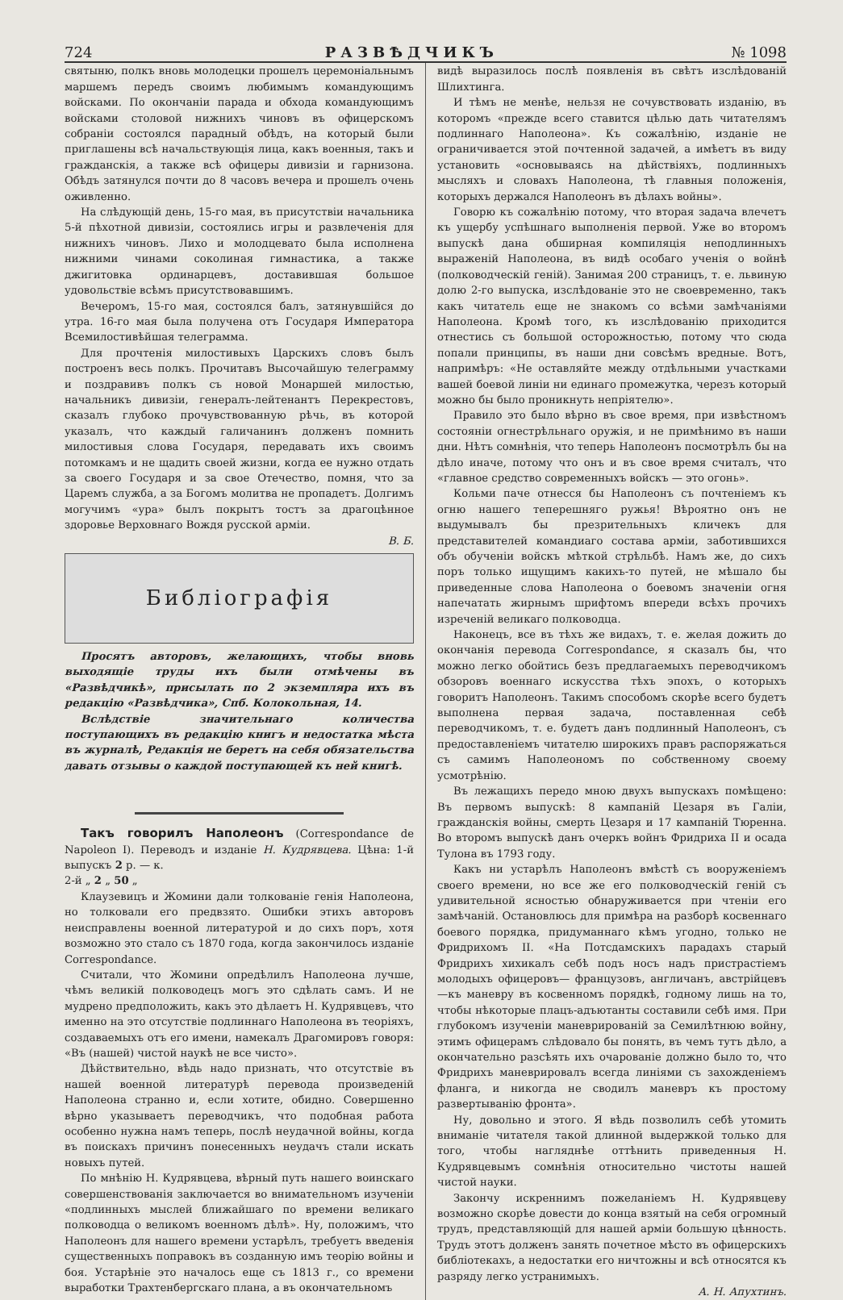724 РАЗВѢДЧИКЪ № 1098
святыню, полкъ вновь молодецки прошелъ церемоніальнымъ маршемъ передъ своимъ любимымъ командующимъ войсками. По окончаніи парада и обхода командующимъ войсками столовой нижнихъ чиновъ въ офицерскомъ собраніи состоялся парадный обѣдъ, на который были приглашены всѣ начальствующія лица, какъ военныя, такъ и гражданскія, а также всѣ офицеры дивизіи и гарнизона. Обѣдъ затянулся почти до 8 часовъ вечера и прошелъ очень оживленно.
На слѣдующій день, 15-го мая, въ присутствіи начальника 5-й пѣхотной дивизіи, состоялись игры и развлеченія для нижнихъ чиновъ. Лихо и молодцевато была исполнена нижними чинами соколиная гимнастика, а также джигитовка ординарцевъ, доставившая большое удовольствіе всѣмъ присутствовавшимъ.
Вечеромъ, 15-го мая, состоялся балъ, затянувшійся до утра. 16-го мая была получена отъ Государя Императора Всемилостивѣйшая телеграмма.
Для прочтенія милостивыхъ Царскихъ словъ былъ построенъ весь полкъ. Прочитавъ Высочайшую телеграмму и поздравивъ полкъ съ новой Монаршей милостью, начальникъ дивизіи, генералъ-лейтенантъ Перекрестовъ, сказалъ глубоко прочувствованную рѣчь, въ которой указалъ, что каждый галичанинъ долженъ помнить милостивыя слова Государя, передавать ихъ своимъ потомкамъ и не щадить своей жизни, когда ее нужно отдать за своего Государя и за свое Отечество, помня, что за Царемъ служба, а за Богомъ молитва не пропадетъ. Долгимъ могучимъ «ура» былъ покрытъ тостъ за драгоцѣнное здоровье Верховнаго Вождя русской арміи.
В. Б.
Библіографія
Просятъ авторовъ, желающихъ, чтобы вновь выходящіе труды ихъ были отмѣчены въ «Развѣдчикѣ», присылать по 2 экземпляра ихъ въ редакцію «Развѣдчика», Спб. Колокольная, 14.
Вслѣдствіе значительнаго количества поступающихъ въ редакцію книгъ и недостатка мѣста въ журналѣ, Редакція не беретъ на себя обязательства давать отзывы о каждой поступающей къ ней книгѣ.
Такъ говорилъ Наполеонъ (Correspondance de Napoleon I). Переводъ и изданіе Н. Кудрявцева. Цѣна: 1-й выпускъ 2 р. — к.
2-й „ 2 „ 50 „
Клаузевицъ и Жомини дали толкованіе генія Наполеона, но толковали его предвзято. Ошибки этихъ авторовъ неисправлены военной литературой и до сихъ поръ, хотя возможно это стало съ 1870 года, когда закончилось изданіе Correspondance.
Считали, что Жомини опредѣлилъ Наполеона лучше, чѣмъ великій полководецъ могъ это сдѣлать самъ. И не мудрено предположить, какъ это дѣлаетъ Н. Кудрявцевъ, что именно на это отсутствіе подлиннаго Наполеона въ теоріяхъ, создаваемыхъ отъ его имени, намекалъ Драгомировъ говоря: «Въ (нашей) чистой наукѣ не все чисто».
Дѣйствительно, вѣдь надо признать, что отсутствіе въ нашей военной литературѣ перевода произведеній Наполеона странно и, если хотите, обидно. Совершенно вѣрно указываетъ переводчикъ, что подобная работа особенно нужна намъ теперь, послѣ неудачной войны, когда въ поискахъ причинъ понесенныхъ неудачъ стали искать новыхъ путей.
По мнѣнію Н. Кудрявцева, вѣрный путь нашего воинскаго совершенствованія заключается во внимательномъ изученіи «подлинныхъ мыслей ближайшаго по времени великаго полководца о великомъ военномъ дѣлѣ». Ну, положимъ, что Наполеонъ для нашего времени устарѣлъ, требуетъ введенія существенныхъ поправокъ въ созданную имъ теорію войны и боя. Устарѣніе это началось еще съ 1813 г., со времени выработки Трахтенбергскаго плана, а въ окончательномъ
видѣ выразилось послѣ появленія въ свѣтъ изслѣдованій Шлихтинга.
И тѣмъ не менѣе, нельзя не сочувствовать изданію, въ которомъ «прежде всего ставится цѣлью дать читателямъ подлиннаго Наполеона». Къ сожалѣнію, изданіе не ограничивается этой почтенной задачей, а имѣетъ въ виду установить «основываясь на дѣйствіяхъ, подлинныхъ мысляхъ и словахъ Наполеона, тѣ главныя положенія, которыхъ держался Наполеонъ въ дѣлахъ войны».
Говорю къ сожалѣнію потому, что вторая задача влечетъ къ ущербу успѣшнаго выполненія первой. Уже во второмъ выпускѣ дана обширная компиляція неподлинныхъ выраженій Наполеона, въ видѣ особаго ученія о войнѣ (полководческій геній). Занимая 200 страницъ, т. е. львиную долю 2-го выпуска, изслѣдованіе это не своевременно, такъ какъ читатель еще не знакомъ со всѣми замѣчаніями Наполеона. Кромѣ того, къ изслѣдованію приходится отнестись съ большой осторожностью, потому что сюда попали принципы, въ наши дни совсѣмъ вредные. Вотъ, напримѣръ: «Не оставляйте между отдѣльными участками вашей боевой линіи ни единаго промежутка, черезъ который можно бы было проникнуть непріятелю».
Правило это было вѣрно въ свое время, при извѣстномъ состояніи огнестрѣльнаго оружія, и не примѣнимо въ наши дни. Нѣтъ сомнѣнія, что теперь Наполеонъ посмотрѣлъ бы на дѣло иначе, потому что онъ и въ свое время считалъ, что «главное средство современныхъ войскъ — это огонь».
Кольми паче отнесся бы Наполеонъ съ почтеніемъ къ огню нашего теперешняго ружья! Вѣроятно онъ не выдумывалъ бы презрительныхъ кличекъ для представителей командиаго состава арміи, заботившихся объ обученіи войскъ мѣткой стрѣльбѣ. Намъ же, до сихъ поръ только ищущимъ какихъ-то путей, не мѣшало бы приведенные слова Наполеона о боевомъ значеніи огня напечатать жирнымъ шрифтомъ впереди всѣхъ прочихъ изреченій великаго полководца.
Наконецъ, все въ тѣхъ же видахъ, т. е. желая дожить до окончанія перевода Correspondance, я сказалъ бы, что можно легко обойтись безъ предлагаемыхъ переводчикомъ обзоровъ военнаго искусства тѣхъ эпохъ, о которыхъ говоритъ Наполеонъ. Такимъ способомъ скорѣе всего будетъ выполнена первая задача, поставленная себѣ переводчикомъ, т. е. будетъ данъ подлинный Наполеонъ, съ предоставленіемъ читателю широкихъ правъ распоряжаться съ самимъ Наполеономъ по собственному своему усмотрѣнію.
Въ лежащихъ передо мною двухъ выпускахъ помѣщено: Въ первомъ выпускѣ: 8 кампаній Цезаря въ Галіи, гражданскія войны, смерть Цезаря и 17 кампаній Тюренна. Во второмъ выпускѣ данъ очеркъ войнъ Фридриха II и осада Тулона въ 1793 году.
Какъ ни устарѣлъ Наполеонъ вмѣстѣ съ вооруженіемъ своего времени, но все же его полководческій геній съ удивительной ясностью обнаруживается при чтеніи его замѣчаній. Остановлюсь для примѣра на разборѣ косвеннаго боевого порядка, придуманнаго кѣмъ угодно, только не Фридрихомъ II. «На Потсдамскихъ парадахъ старый Фридрихъ хихикалъ себѣ подъ носъ надъ пристрастіемъ молодыхъ офицеровъ— французовъ, англичанъ, австрійцевъ—къ маневру въ косвенномъ порядкѣ, годному лишь на то, чтобы нѣкоторые плацъ-адъютанты составили себѣ имя. При глубокомъ изученіи маневрированій за Семилѣтнюю войну, этимъ офицерамъ слѣдовало бы понять, въ чемъ тутъ дѣло, а окончательно разсѣять ихъ очарованіе должно было то, что Фридрихъ маневрировалъ всегда линіями съ захожденіемъ фланга, и никогда не сводилъ маневръ къ простому развертыванію фронта».
Ну, довольно и этого. Я вѣдь позволилъ себѣ утомить вниманіе читателя такой длинной выдержкой только для того, чтобы нагляднѣе оттѣнить приведенныя Н. Кудрявцевымъ сомнѣнія относительно чистоты нашей чистой науки.
Закончу искреннимъ пожеланіемъ Н. Кудрявцеву возможно скорѣе довести до конца взятый на себя огромный трудъ, представляющій для нашей арміи большую цѣнность. Трудъ этотъ долженъ занять почетное мѣсто въ офицерскихъ библіотекахъ, а недостатки его ничтожны и всѣ относятся къ разряду легко устранимыхъ.
А. Н. Апухтинъ.